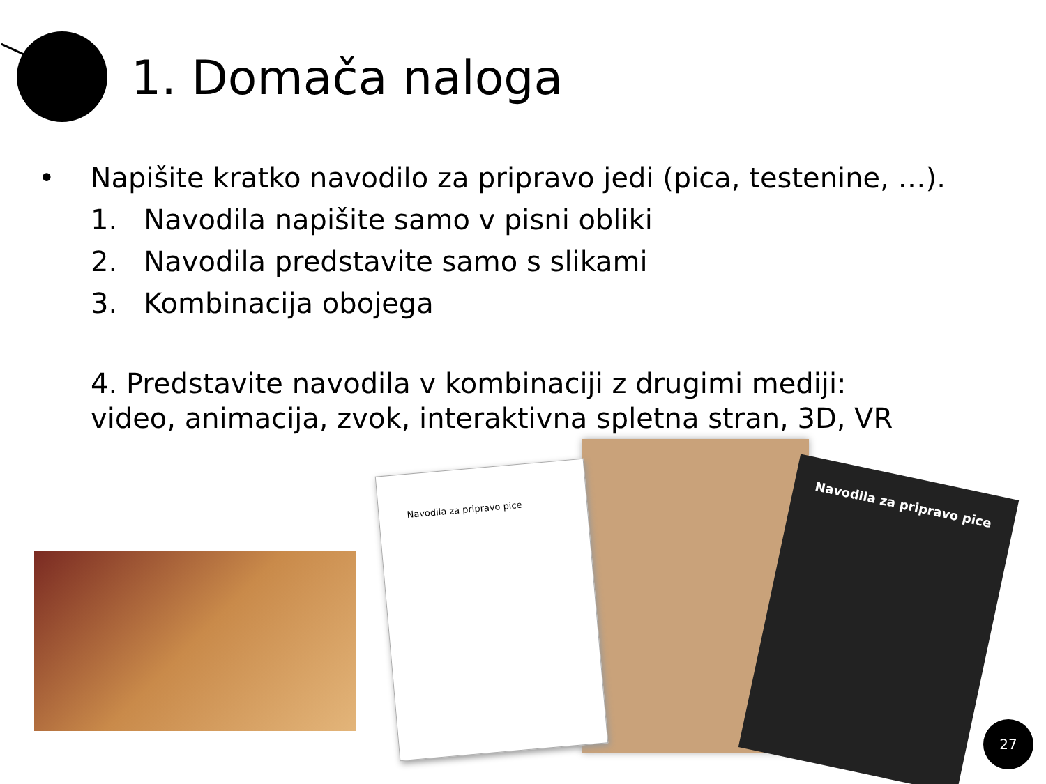1. Domača naloga
• Napišite kratko navodilo za pripravo jedi (pica, testenine, …).
1. Navodila napišite samo v pisni obliki
2. Navodila predstavite samo s slikami
3. Kombinacija obojega
4. Predstavite navodila v kombinaciji z drugimi mediji:
video, animacija, zvok, interaktivna spletna stran, 3D, VR
Navodila za pripravo pice
Navodila za pripravo pice
27